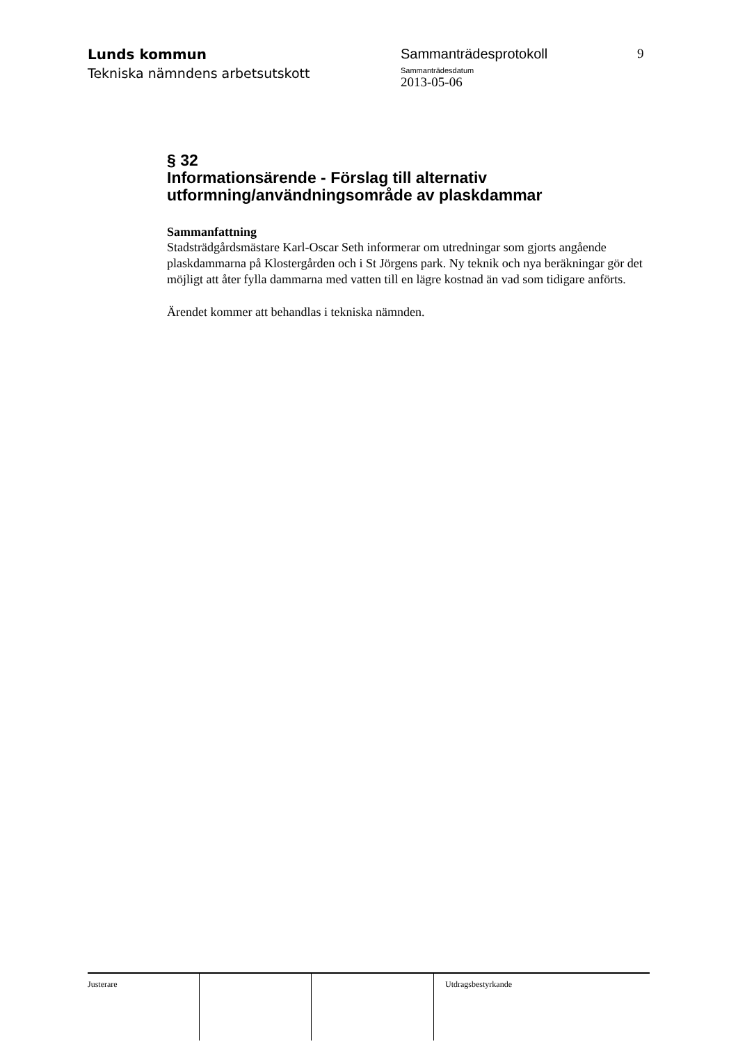Lunds kommun
Tekniska nämndens arbetsutskott
Sammanträdesprotokoll
Sammanträdesdatum
2013-05-06
9
§ 32
Informationsärende - Förslag till alternativ utformning/användningsområde av plaskdammar
Sammanfattning
Stadsträdgårdsmästare Karl-Oscar Seth informerar om utredningar som gjorts angående plaskdammarna på Klostergården och i St Jörgens park. Ny teknik och nya beräkningar gör det möjligt att åter fylla dammarna med vatten till en lägre kostnad än vad som tidigare anförts.
Ärendet kommer att behandlas i tekniska nämnden.
Justerare Utdragsbestyrkande